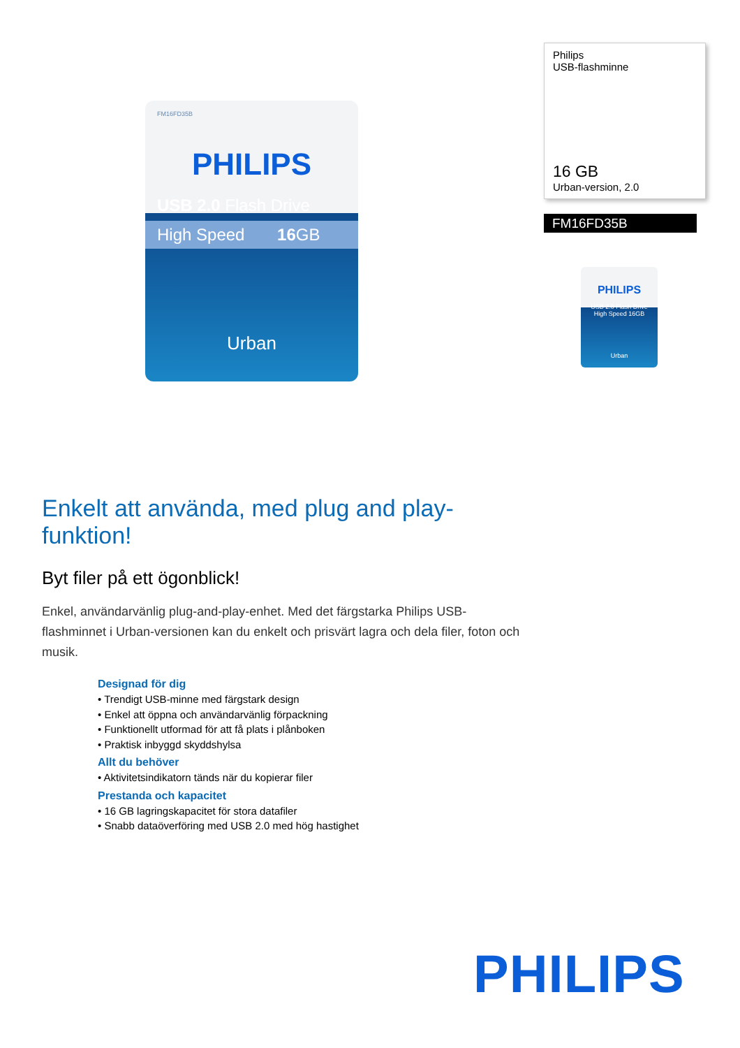FM16FD35B
PHILIPS
USB 2.0 Flash Drive
High Speed 16 GB
Urban
Philips
USB-flashminne
16 GB
Urban-version, 2.0
FM16FD35B
PHILIPS
USB 2.0 Flash Drive
High Speed 16GB
Urban
Enkelt att använda, med plug and play-funktion!
Byt filer på ett ögonblick!
Enkel, användarvänlig plug-and-play-enhet. Med det färgstarka Philips USB-flashminnet i Urban-versionen kan du enkelt och prisvärt lagra och dela filer, foton och musik.
Designad för dig
• Trendigt USB-minne med färgstark design
• Enkel att öppna och användarvänlig förpackning
• Funktionellt utformad för att få plats i plånboken
• Praktisk inbyggd skyddshylsa
Allt du behöver
• Aktivitetsindikatorn tänds när du kopierar filer
Prestanda och kapacitet
• 16 GB lagringskapacitet för stora datafiler
• Snabb dataöverföring med USB 2.0 med hög hastighet
PHILIPS